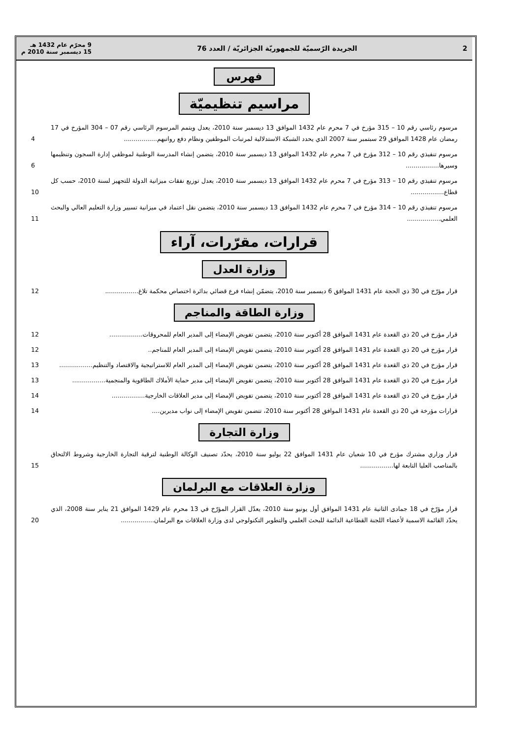2 الجريدة الرّسميّة للجمهوريّة الجزائريّة / العدد 76 9 محرّم عام 1432 هـ
15 ديسمبر سنة 2010 م
فهرس
مراسيم تنظيميّة
مرسوم رئاسي رقم 10 – 315 مؤرخ في 7 محرم عام 1432 الموافق 13 ديسمبر سنة 2010، يعدل ويتمم المرسوم الرئاسي رقم 07 – 304 المؤرخ في 17 رمضان عام 1428 الموافق 29 سبتمبر سنة 2007 الذي يحدد الشبكة الاستدلالية لمرتبات الموظفين ونظام دفع رواتبهم.................
4
مرسوم تنفيذي رقم 10 – 312 مؤرخ في 7 محرم عام 1432 الموافق 13 ديسمبر سنة 2010، يتضمن إنشاء المدرسة الوطنية لموظفي إدارة السجون وتنظيمها وسيرها.................
6
مرسوم تنفيذي رقم 10 – 313 مؤرخ في 7 محرم عام 1432 الموافق 13 ديسمبر سنة 2010، يعدل توزيع نفقات ميزانية الدولة للتجهيز لسنة 2010، حسب كل قطاع.................
10
مرسوم تنفيذي رقم 10 – 314 مؤرخ في 7 محرم عام 1432 الموافق 13 ديسمبر سنة 2010، يتضمن نقل اعتماد في ميزانية تسيير وزارة التعليم العالي والبحث العلمي.................
11
قرارات، مقرّرات، آراء
وزارة العدل
قرار مؤرّخ في 30 ذي الحجة عام 1431 الموافق 6 ديسمبر سنة 2010، يتضمّن إنشاء فرع قضائي بدائرة اختصاص محكمة تلاغ.................
12
وزارة الطاقة والمناجم
قرار مؤرخ في 20 ذي القعدة عام 1431 الموافق 28 أكتوبر سنة 2010، يتضمن تفويض الإمضاء إلى المدير العام للمحروقات.................
12
قرار مؤرخ في 20 ذي القعدة عام 1431 الموافق 28 أكتوبر سنة 2010، يتضمن تفويض الإمضاء إلى المدير العام للمناجم..
12
قرار مؤرخ في 20 ذي القعدة عام 1431 الموافق 28 أكتوبر سنة 2010، يتضمن تفويض الإمضاء إلى المدير العام للاستراتيجية والاقتصاد والتنظيم.................
13
قرار مؤرخ في 20 ذي القعدة عام 1431 الموافق 28 أكتوبر سنة 2010، يتضمن تفويض الإمضاء إلى مدير حماية الأملاك الطاقوية والمنجمية.................
13
قرار مؤرخ في 20 ذي القعدة عام 1431 الموافق 28 أكتوبر سنة 2010، يتضمن تفويض الإمضاء إلى مدير العلاقات الخارجية.................
14
قرارات مؤرخة في 20 ذي القعدة عام 1431 الموافق 28 أكتوبر سنة 2010، تتضمن تفويض الإمضاء إلى نواب مديرين....
14
وزارة التجارة
قرار وزاري مشترك مؤرخ في 10 شعبان عام 1431 الموافق 22 يوليو سنة 2010، يحدّد تصنيف الوكالة الوطنية لترقية التجارة الخارجية وشروط الالتحاق بالمناصب العليا التابعة لها.................
15
وزارة العلاقات مع البرلمان
قرار مؤرّخ في 18 جمادى الثانية عام 1431 الموافق أول يونيو سنة 2010، يعدّل القرار المؤرّخ في 13 محرم عام 1429 الموافق 21 يناير سنة 2008، الذي يحدّد القائمة الاسمية لأعضاء اللجنة القطاعية الدائمة للبحث العلمي والتطوير التكنولوجي لدى وزارة العلاقات مع البرلمان.................
20